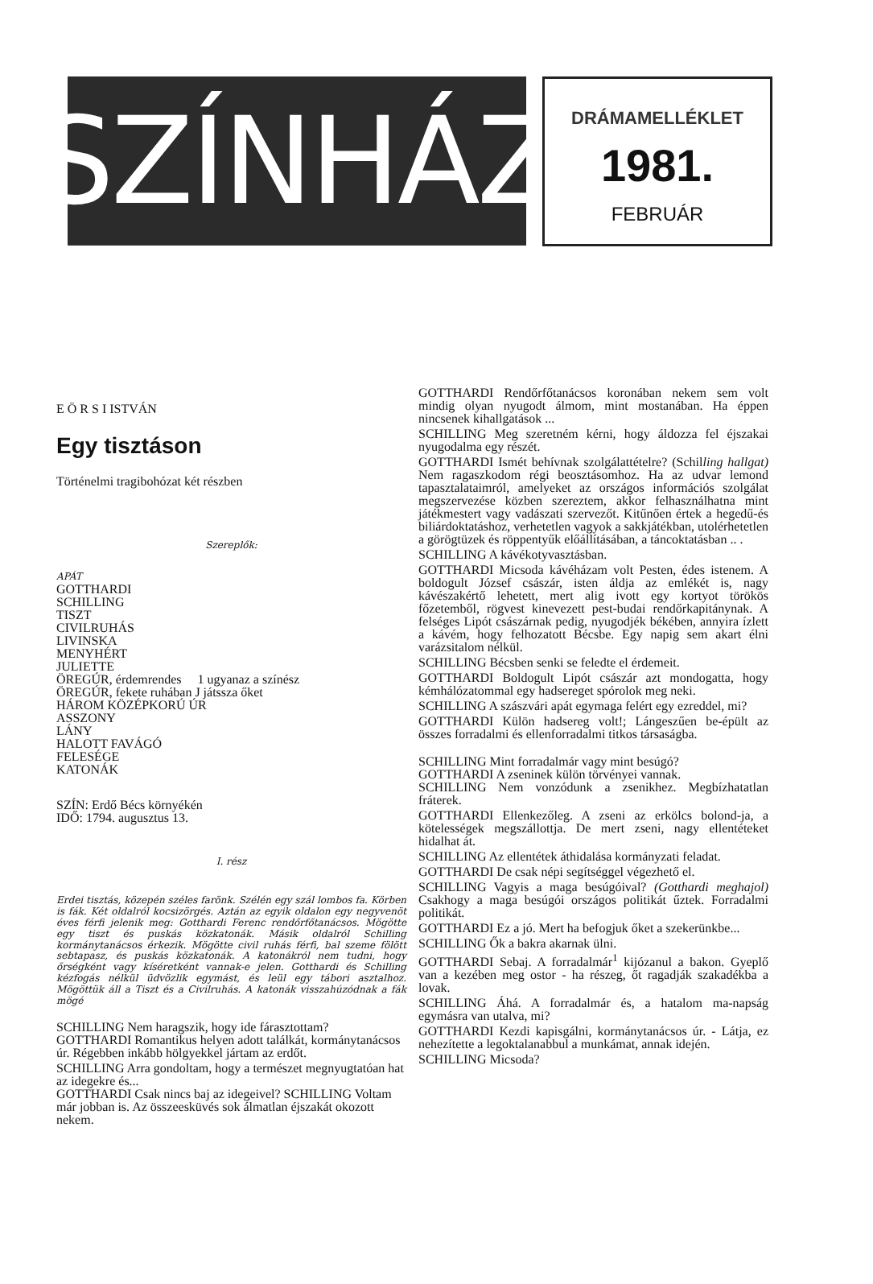SZÍNHÁZ
DRÁMAMELLÉKLET
1981.
FEBRUÁR
E Ö R S I ISTVÁN
Egy tisztáson
Történelmi tragibohózat két részben
Szereplők:
APÁT
GOTTHARDI
SCHILLING
TISZT
CIVILRUHÁS
LIVINSKA
MENYHÉRT
JULIETTE
ÖREGÚR, érdemrendes 1 ugyanaz a színész
ÖREGÚR, fekete ruhában J játssza őket
HÁROM KÖZÉPKORÚ ÚR
ASSZONY
LÁNY
HALOTT FAVÁGÓ
FELESÉGE
KATONÁK
SZÍN: Erdő Bécs környékén
IDŐ: 1794. augusztus 13.
I. rész
Erdei tisztás, közepén széles farönk. Szélén egy szál lombos fa. Körben is fák. Két oldalról kocsizörgés. Aztán az egyik oldalon egy negyvenöt éves férfi jelenik meg: Gotthardi Ferenc rendőrfőtanácsos. Mögötte egy tiszt és puskás közkatonák. Másik oldalról Schilling kormánytanácsos érkezik. Mögötte civil ruhás férfi, bal szeme fölött sebtapasz, és puskás közkatonák. A katonákról nem tudni, hogy őrségként vagy kíséretként vannak-e jelen. Gotthardi és Schilling kézfogás nélkül üdvözlik egymást, és leül egy tábori asztalhoz. Mögöttük áll a Tiszt és a Civilruhás. A katonák visszahúzódnak a fák mögé
SCHILLING Nem haragszik, hogy ide fárasztottam?
GOTTHARDI Romantikus helyen adott találkát, kormánytanácsos úr. Régebben inkább hölgyekkel jártam az erdőt.
SCHILLING Arra gondoltam, hogy a természet megnyugtatóan hat az idegekre és...
GOTTHARDI Csak nincs baj az idegeivel? SCHILLING Voltam már jobban is. Az összeesküvés sok álmatlan éjszakát okozott nekem.
GOTTHARDI Rendőrfőtanácsos koronában nekem sem volt mindig olyan nyugodt álmom, mint mostanában. Ha éppen nincsenek kihallgatások ...
SCHILLING Meg szeretném kérni, hogy áldozza fel éjszakai nyugodalma egy részét.
GOTTHARDI Ismét behívnak szolgálattételre? (Schilling hallgat) Nem ragaszkodom régi beosztásomhoz. Ha az udvar lemond tapasztalataimról, amelyeket az országos információs szolgálat megszervezése közben szereztem, akkor felhasználhatna mint játékmestert vagy vadászati szervezőt. Kitűnően értek a hegedű-és biliárdoktatáshoz, verhetetlen vagyok a sakkjátékban, utolérhetetlen a görögtüzek és röppentyűk előállításában, a táncoktatásban .. .
SCHILLING A kávékotyvasztásban.
GOTTHARDI Micsoda kávéházam volt Pesten, édes istenem. A boldogult József császár, isten áldja az emlékét is, nagy kávészakértő lehetett, mert alig ivott egy kortyot törökös főzetemből, rögvest kinevezett pest-budai rendőrkapitánynak. A felséges Lipót császárnak pedig, nyugodjék békében, annyira ízlett a kávém, hogy felhozatott Bécsbe. Egy napig sem akart élni varázsitalom nélkül.
SCHILLING Bécsben senki se feledte el érdemeit.
GOTTHARDI Boldogult Lipót császár azt mondogatta, hogy kémhálózatommal egy hadsereget spórolok meg neki.
SCHILLING A szászvári apát egymaga felért egy ezreddel, mi?
GOTTHARDI Külön hadsereg volt!; Lángeszűen be-épült az összes forradalmi és ellenforradalmi titkos társaságba.
SCHILLING Mint forradalmár vagy mint besúgó?
GOTTHARDI A zseninek külön törvényei vannak.
SCHILLING Nem vonzódunk a zsenikhez. Megbízhatatlan fráterek.
GOTTHARDI Ellenkezőleg. A zseni az erkölcs bolond-ja, a kötelességek megszállottja. De mert zseni, nagy ellentéteket hidalhat át.
SCHILLING Az ellentétek áthidalása kormányzati feladat.
GOTTHARDI De csak népi segítséggel végezhető el.
SCHILLING Vagyis a maga besúgóival? (Gotthardi meghajol) Csakhogy a maga besúgói országos politikát űztek. Forradalmi politikát.
GOTTHARDI Ez a jó. Mert ha befogjuk őket a szekerünkbe...
SCHILLING Ők a bakra akarnak ülni.
GOTTHARDI Sebaj. A forradalmár<sup>1</sup> kijózanul a bakon. Gyeplő van a kezében meg ostor - ha részeg, őt ragadják szakadékba a lovak.
SCHILLING Áhá. A forradalmár és, a hatalom ma-napság egymásra van utalva, mi?
GOTTHARDI Kezdi kapisgálni, kormánytanácsos úr. - Látja, ez nehezítette a legoktalanabbul a munkámat, annak idején.
SCHILLING Micsoda?